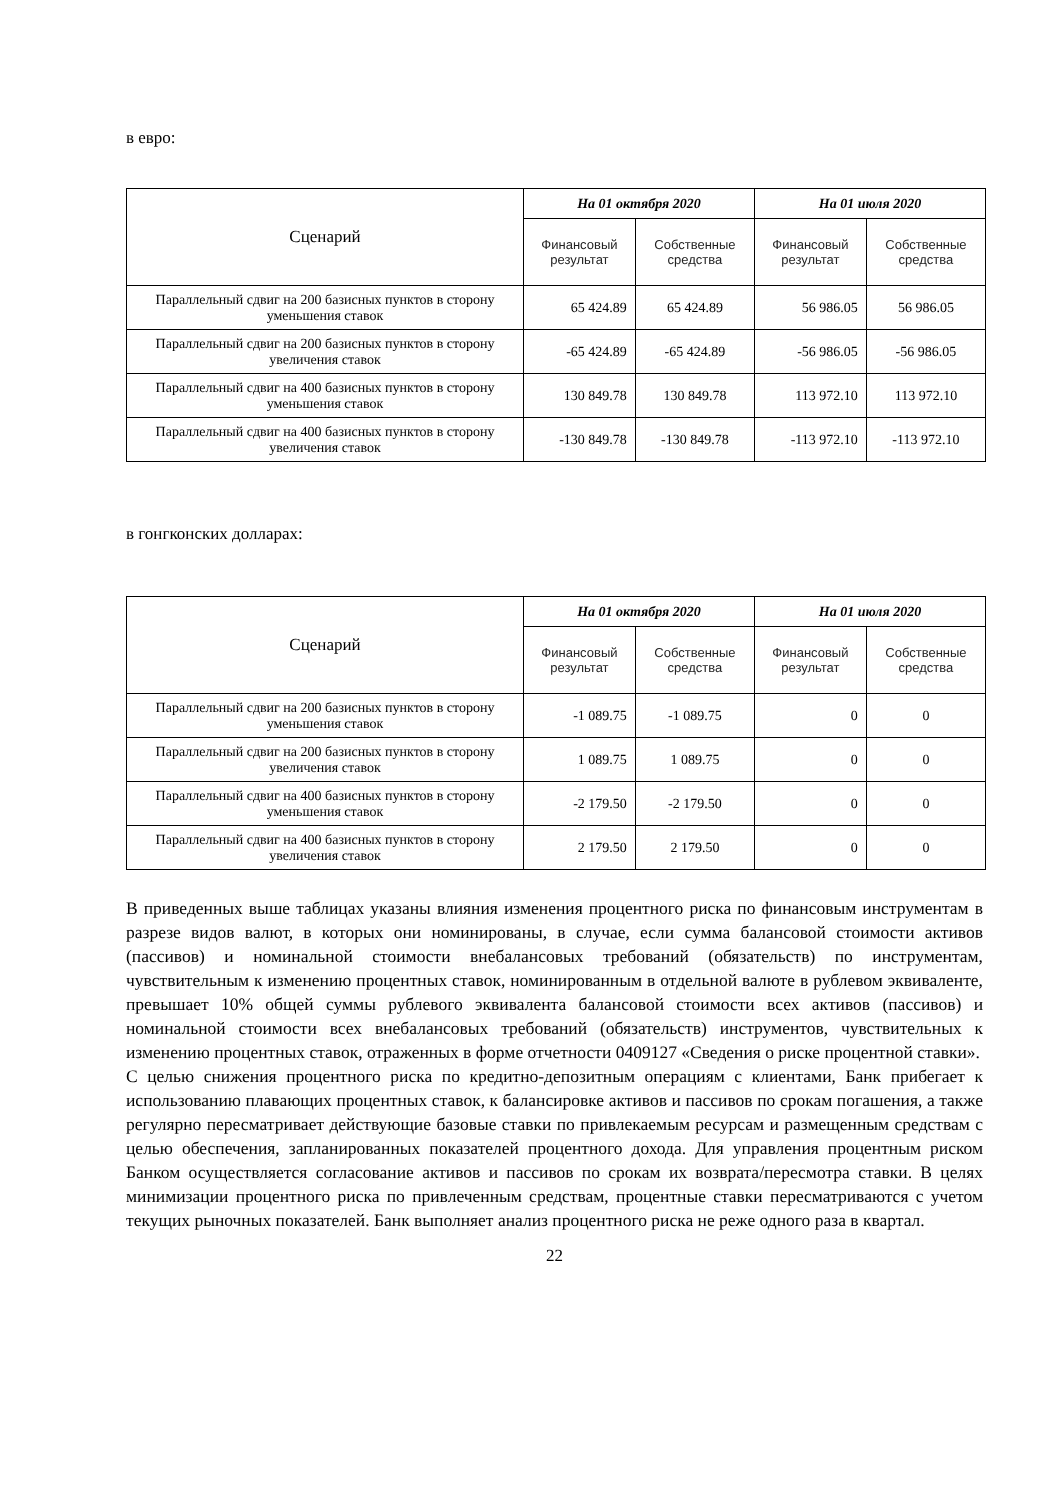в евро:
| Сценарий | На 01 октября 2020 | | На 01 июля 2020 | |
| --- | --- | --- | --- | --- |
| | Финансовый результат | Собственные средства | Финансовый результат | Собственные средства |
| Параллельный сдвиг на 200 базисных пунктов в сторону уменьшения ставок | 65 424.89 | 65 424.89 | 56 986.05 | 56 986.05 |
| Параллельный сдвиг на 200 базисных пунктов в сторону увеличения ставок | -65 424.89 | -65 424.89 | -56 986.05 | -56 986.05 |
| Параллельный сдвиг на 400 базисных пунктов в сторону уменьшения ставок | 130 849.78 | 130 849.78 | 113 972.10 | 113 972.10 |
| Параллельный сдвиг на 400 базисных пунктов в сторону увеличения ставок | -130 849.78 | -130 849.78 | -113 972.10 | -113 972.10 |
в гонгконских долларах:
| Сценарий | На 01 октября 2020 | | На 01 июля 2020 | |
| --- | --- | --- | --- | --- |
| | Финансовый результат | Собственные средства | Финансовый результат | Собственные средства |
| Параллельный сдвиг на 200 базисных пунктов в сторону уменьшения ставок | -1 089.75 | -1 089.75 | 0 | 0 |
| Параллельный сдвиг на 200 базисных пунктов в сторону увеличения ставок | 1 089.75 | 1 089.75 | 0 | 0 |
| Параллельный сдвиг на 400 базисных пунктов в сторону уменьшения ставок | -2 179.50 | -2 179.50 | 0 | 0 |
| Параллельный сдвиг на 400 базисных пунктов в сторону увеличения ставок | 2 179.50 | 2 179.50 | 0 | 0 |
В приведенных выше таблицах указаны влияния изменения процентного риска по финансовым инструментам в разрезе видов валют, в которых они номинированы, в случае, если сумма балансовой стоимости активов (пассивов) и номинальной стоимости внебалансовых требований (обязательств) по инструментам, чувствительным к изменению процентных ставок, номинированным в отдельной валюте в рублевом эквиваленте, превышает 10% общей суммы рублевого эквивалента балансовой стоимости всех активов (пассивов) и номинальной стоимости всех внебалансовых требований (обязательств) инструментов, чувствительных к изменению процентных ставок, отраженных в форме отчетности 0409127 «Сведения о риске процентной ставки».
С целью снижения процентного риска по кредитно-депозитным операциям с клиентами, Банк прибегает к использованию плавающих процентных ставок, к балансировке активов и пассивов по срокам погашения, а также регулярно пересматривает действующие базовые ставки по привлекаемым ресурсам и размещенным средствам с целью обеспечения, запланированных показателей процентного дохода. Для управления процентным риском Банком осуществляется согласование активов и пассивов по срокам их возврата/пересмотра ставки. В целях минимизации процентного риска по привлеченным средствам, процентные ставки пересматриваются с учетом текущих рыночных показателей. Банк выполняет анализ процентного риска не реже одного раза в квартал.
22